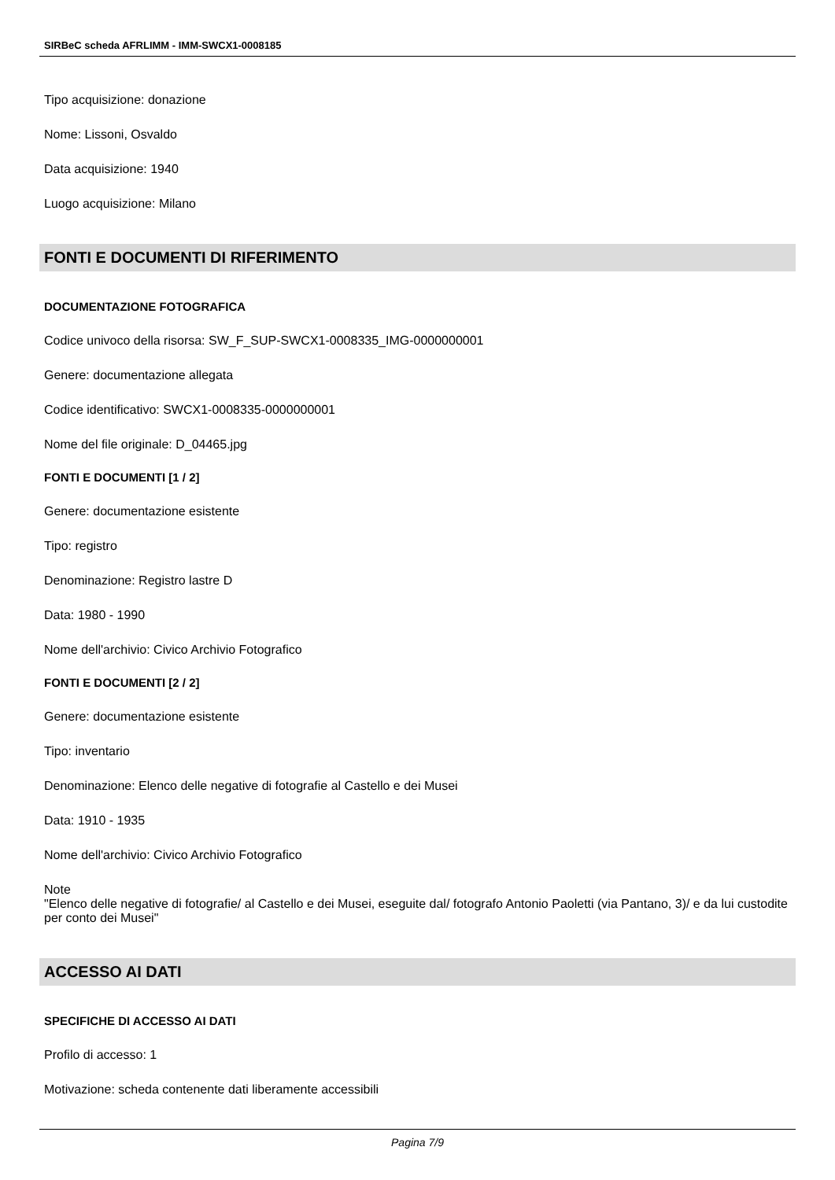SIRBeC scheda AFRLIMM - IMM-SWCX1-0008185
Tipo acquisizione: donazione
Nome: Lissoni, Osvaldo
Data acquisizione: 1940
Luogo acquisizione: Milano
FONTI E DOCUMENTI DI RIFERIMENTO
DOCUMENTAZIONE FOTOGRAFICA
Codice univoco della risorsa: SW_F_SUP-SWCX1-0008335_IMG-0000000001
Genere: documentazione allegata
Codice identificativo: SWCX1-0008335-0000000001
Nome del file originale: D_04465.jpg
FONTI E DOCUMENTI [1 / 2]
Genere: documentazione esistente
Tipo: registro
Denominazione: Registro lastre D
Data: 1980 - 1990
Nome dell'archivio: Civico Archivio Fotografico
FONTI E DOCUMENTI [2 / 2]
Genere: documentazione esistente
Tipo: inventario
Denominazione: Elenco delle negative di fotografie al Castello e dei Musei
Data: 1910 - 1935
Nome dell'archivio: Civico Archivio Fotografico
Note
"Elenco delle negative di fotografie/ al Castello e dei Musei, eseguite dal/ fotografo Antonio Paoletti (via Pantano, 3)/ e da lui custodite per conto dei Musei"
ACCESSO AI DATI
SPECIFICHE DI ACCESSO AI DATI
Profilo di accesso: 1
Motivazione: scheda contenente dati liberamente accessibili
Pagina 7/9